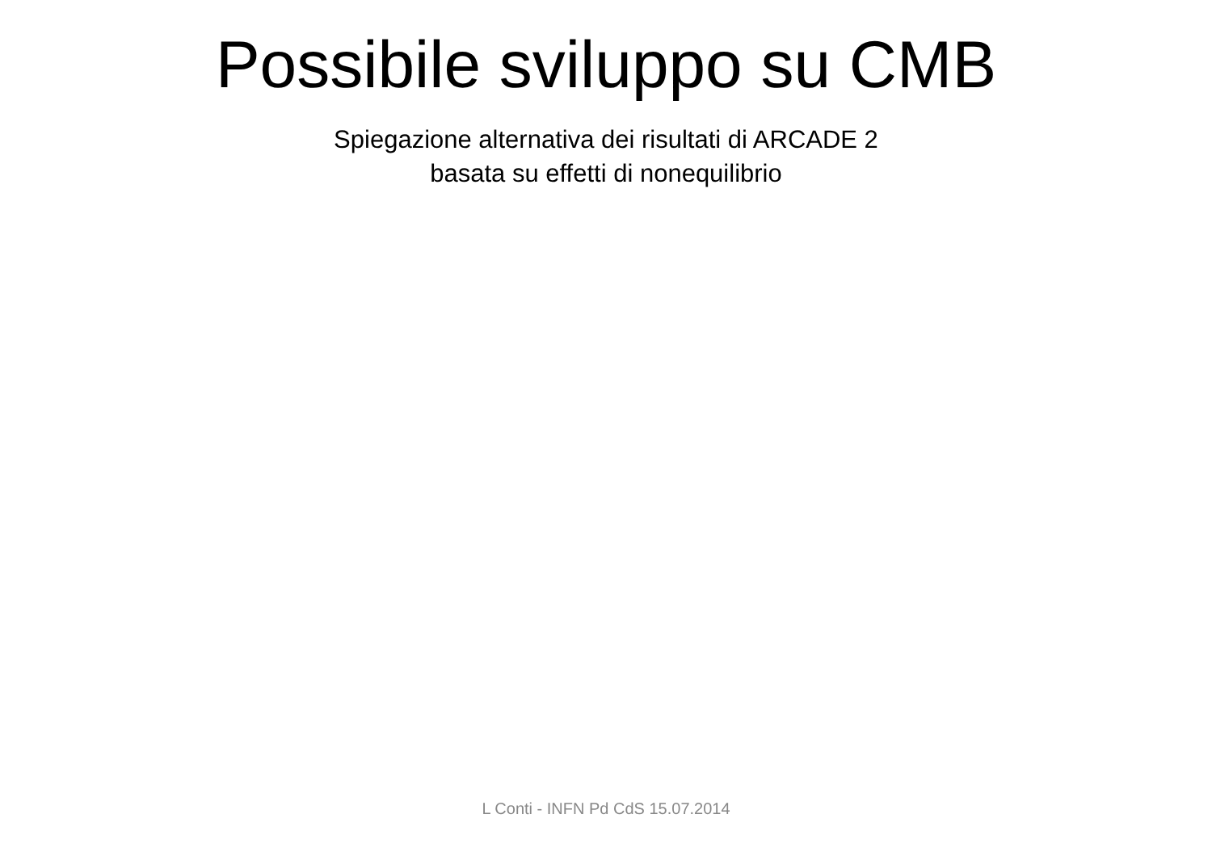Possibile sviluppo su CMB
Spiegazione alternativa dei risultati di ARCADE 2
basata su effetti di nonequilibrio
L Conti - INFN Pd CdS 15.07.2014